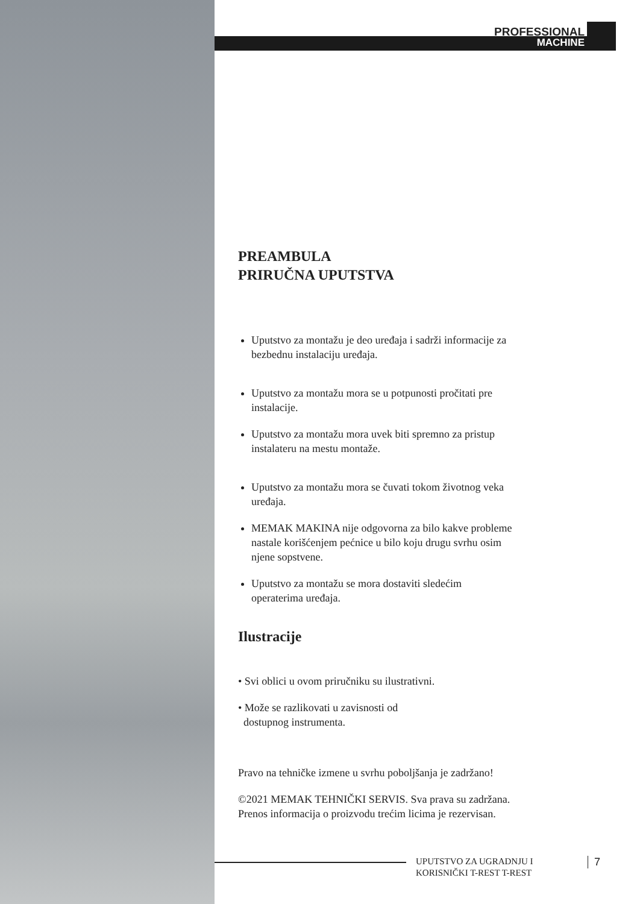PROFESSIONAL
MACHINE
PREAMBULA
PRIRUČNA UPUTSTVA
Uputstvo za montažu je deo uređaja i sadrži informacije za bezbednu instalaciju uređaja.
Uputstvo za montažu mora se u potpunosti pročitati pre instalacije.
Uputstvo za montažu mora uvek biti spremno za pristup instalateru na mestu montaže.
Uputstvo za montažu mora se čuvati tokom životnog veka uređaja.
MEMAK MAKINA nije odgovorna za bilo kakve probleme nastale korišćenjem pećnice u bilo koju drugu svrhu osim njene sopstvene.
Uputstvo za montažu se mora dostaviti sledećim operaterima uređaja.
Ilustracije
• Svi oblici u ovom priručniku su ilustrativni.
• Može se razlikovati u zavisnosti od
dostupnog instrumenta.
Pravo na tehničke izmene u svrhu poboljšanja je zadržano!
©2021 MEMAK TEHNIČKI SERVIS. Sva prava su zadržana. Prenos informacija o proizvodu trećim licima je rezervisan.
UPUTSTVO ZA UGRADNJU I
KORISNIČKI T-REST T-REST
7